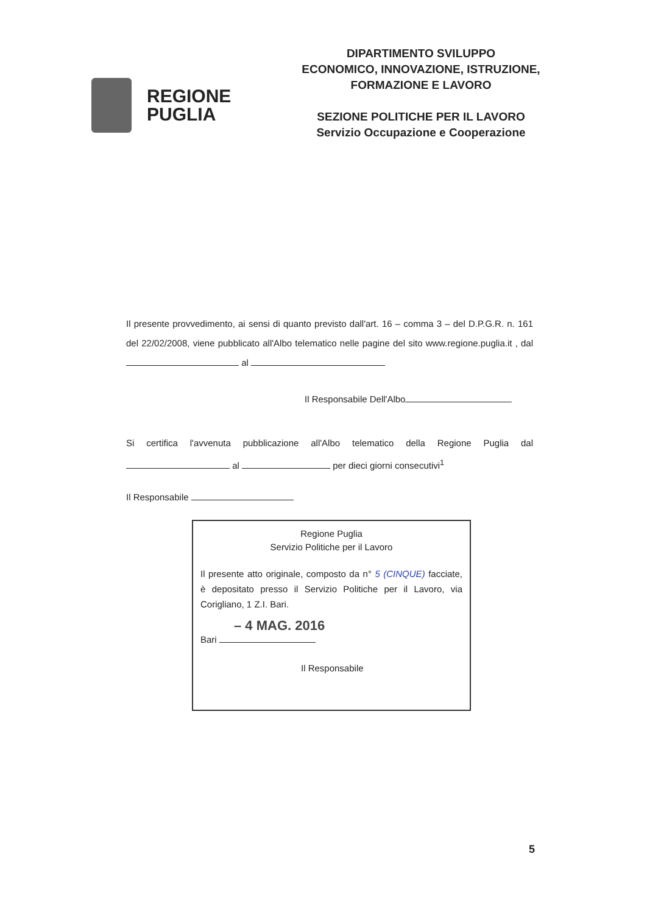REGIONE
PUGLIA
DIPARTIMENTO SVILUPPO
ECONOMICO, INNOVAZIONE, ISTRUZIONE,
FORMAZIONE E LAVORO
SEZIONE POLITICHE PER IL LAVORO
Servizio Occupazione e Cooperazione
Il presente provvedimento, ai sensi di quanto previsto dall'art. 16 – comma 3 – del D.P.G.R. n. 161 del 22/02/2008, viene pubblicato all'Albo telematico nelle pagine del sito www.regione.puglia.it , dal al
Il Responsabile Dell'Albo
Si certifica l'avvenuta pubblicazione all'Albo telematico della Regione Puglia dal al per dieci giorni consecutivi<sup>1</sup>
Il Responsabile
Regione Puglia
Servizio Politiche per il Lavoro
Il presente atto originale, composto da n° 5 (CINQUE) facciate, è depositato presso il Servizio Politiche per il Lavoro, via Corigliano, 1 Z.I. Bari.
– 4 MAG. 2016
Bari
Il Responsabile
5